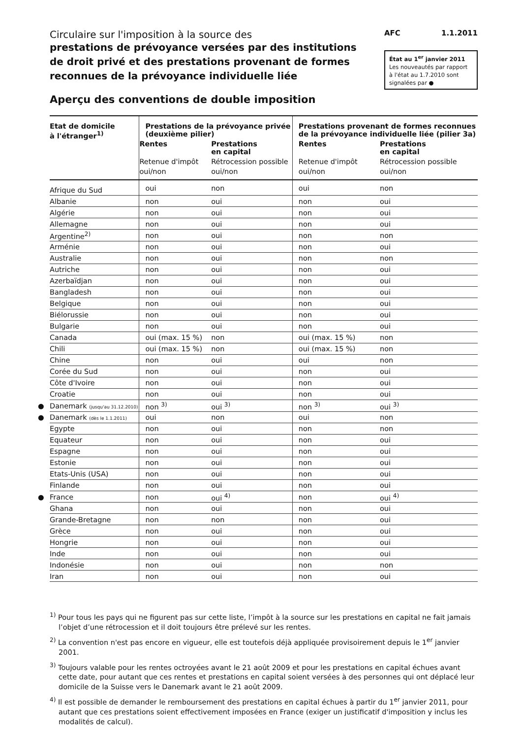Circulaire sur l'imposition à la source des
prestations de prévoyance versées par des institutions
de droit privé et des prestations provenant de formes
reconnues de la prévoyance individuelle liée
AFC 1.1.2011
État au 1<sup>er</sup> janvier 2011
Les nouveautés par rapport à l'état au 1.7.2010 sont signalées par ●
Aperçu des conventions de double imposition
| Etat de domicile à l'étranger<sup>1)</sup> | Prestations de la prévoyance privée (deuxième pilier) | | Prestations provenant de formes reconnues de la prévoyance individuelle liée (pilier 3a) | |
| --- | --- | --- | --- | --- |
| | Rentes | Prestations en capital | Rentes | Prestations en capital |
| | Retenue d'impôt | Rétrocession possible | Retenue d'impôt | Rétrocession possible |
| | oui/non | oui/non | oui/non | oui/non |
| Afrique du Sud | oui | non | oui | non |
| Albanie | non | oui | non | oui |
| Algérie | non | oui | non | oui |
| Allemagne | non | oui | non | oui |
| Argentine<sup>2)</sup> | non | oui | non | non |
| Arménie | non | oui | non | oui |
| Australie | non | oui | non | non |
| Autriche | non | oui | non | oui |
| Azerbaïdjan | non | oui | non | oui |
| Bangladesh | non | oui | non | oui |
| Belgique | non | oui | non | oui |
| Biélorussie | non | oui | non | oui |
| Bulgarie | non | oui | non | oui |
| Canada | oui (max. 15 %) | non | oui (max. 15 %) | non |
| Chili | oui (max. 15 %) | non | oui (max. 15 %) | non |
| Chine | non | oui | oui | non |
| Corée du Sud | non | oui | non | oui |
| Côte d'Ivoire | non | oui | non | oui |
| Croatie | non | oui | non | oui |
| ● Danemark (jusqu'au 31.12.2010) | non <sup>3)</sup> | oui <sup>3)</sup> | non <sup>3)</sup> | oui <sup>3)</sup> |
| ● Danemark (dès le 1.1.2011) | oui | non | oui | non |
| Egypte | non | oui | non | non |
| Equateur | non | oui | non | oui |
| Espagne | non | oui | non | oui |
| Estonie | non | oui | non | oui |
| Etats-Unis (USA) | non | oui | non | oui |
| Finlande | non | oui | non | oui |
| ● France | non | oui <sup>4)</sup> | non | oui <sup>4)</sup> |
| Ghana | non | oui | non | oui |
| Grande-Bretagne | non | non | non | oui |
| Grèce | non | oui | non | oui |
| Hongrie | non | oui | non | oui |
| Inde | non | oui | non | oui |
| Indonésie | non | oui | non | non |
| Iran | non | oui | non | oui |
<sup>1)</sup> Pour tous les pays qui ne figurent pas sur cette liste, l’impôt à la source sur les prestations en capital ne fait jamais l’objet d’une rétrocession et il doit toujours être prélevé sur les rentes.
<sup>2)</sup> La convention n'est pas encore en vigueur, elle est toutefois déjà appliquée provisoirement depuis le 1<sup>er</sup> janvier 2001.
<sup>3)</sup> Toujours valable pour les rentes octroyées avant le 21 août 2009 et pour les prestations en capital échues avant cette date, pour autant que ces rentes et prestations en capital soient versées à des personnes qui ont déplacé leur domicile de la Suisse vers le Danemark avant le 21 août 2009.
<sup>4)</sup> Il est possible de demander le remboursement des prestations en capital échues à partir du 1<sup>er</sup> janvier 2011, pour autant que ces prestations soient effectivement imposées en France (exiger un justificatif d'imposition y inclus les modalités de calcul).